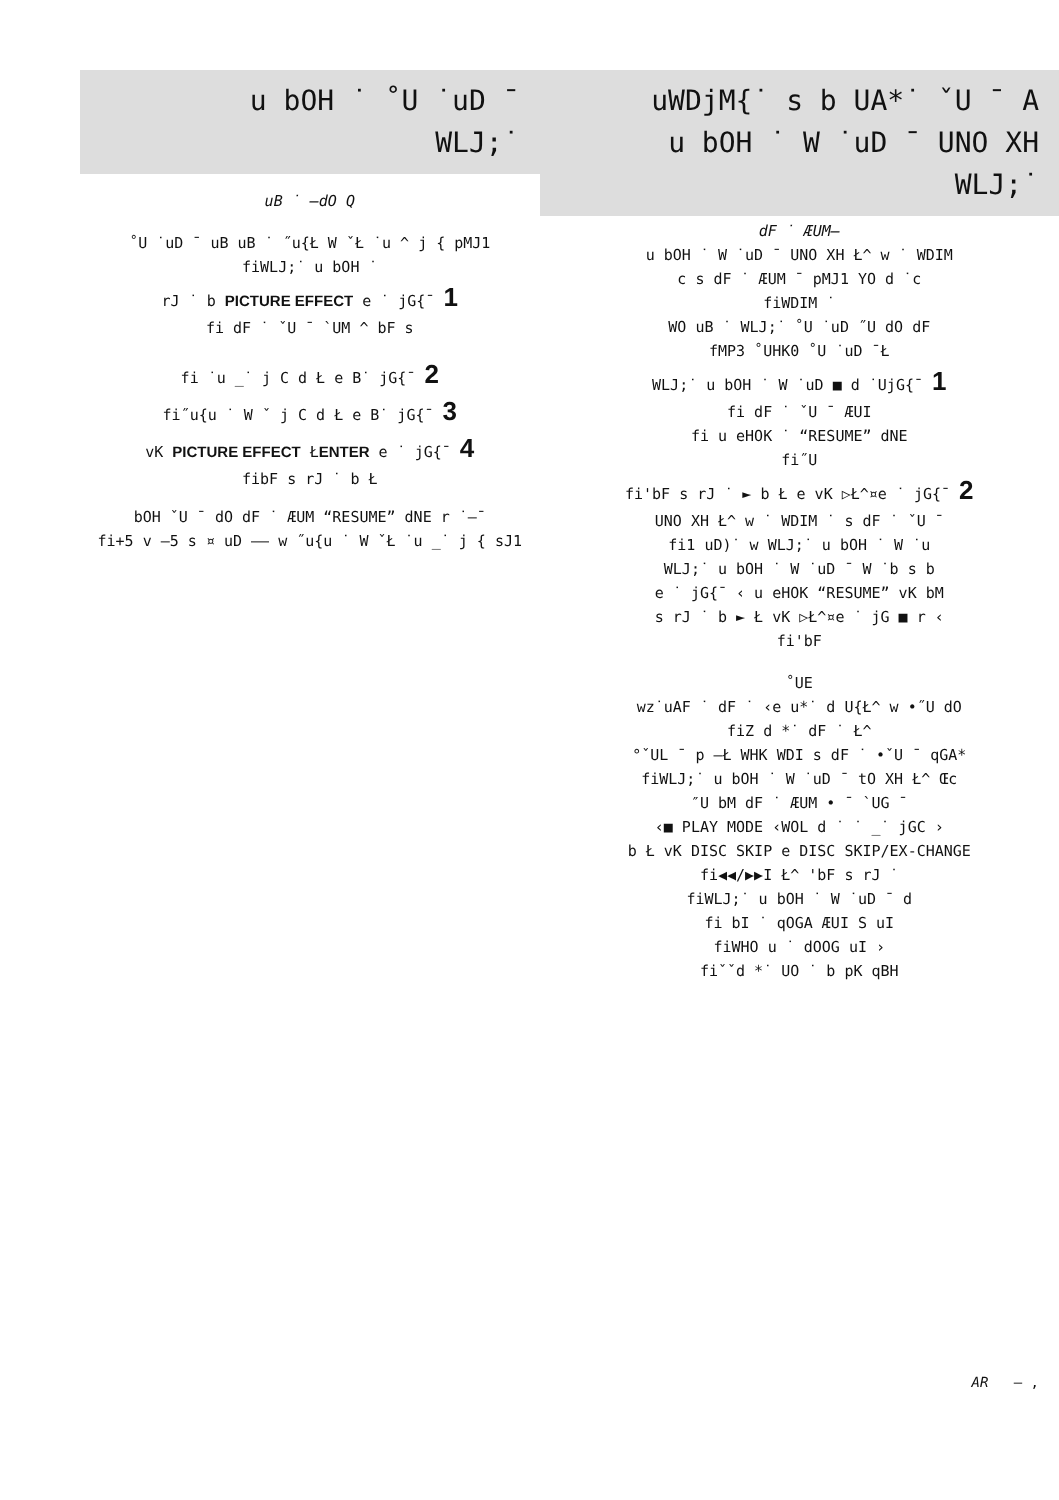u bOH ˙ ˚U ˙uD ¯
WLJ;˙
uB ˙ –dO Q
˚U ˙uD ¯ uB uB ˙ ˝u{Ł W ˇŁ ˙u ^ j { pMJ1
fiWLJ;˙ u bOH ˙
rJ ˙ b PICTURE EFFECT e ˙ jG{¯ 1
fi dF ˙ ˇU ¯ `UM ^ bF s
fi ˙u _˙ j C d Ł e B˙ jG{¯ 2
fi˝u{u ˙ W ˇ j C d Ł e B˙ jG{¯ 3
vK PICTURE EFFECT ŁENTER e ˙ jG{¯ 4
fibF s rJ ˙ b Ł
bOH ˇU ¯ dO dF ˙ ÆUM “RESUME” dNE r ˙–¯
fi+5 v –5 s ¤ uD –– w ˝u{u ˙ W ˇŁ ˙u _˙ j { sJ1
uWDjM{˙ s b UA*˙ ˇU ¯ A
u bOH ˙ W ˙uD ¯ UNO XH
WLJ;˙
dF ˙ ÆUM–
u bOH ˙ W ˙uD ¯ UNO XH Ł^ w ˙ WDIM
c s dF ˙ ÆUM ¯ pMJ1 YO d ˙c
fiWDIM ˙
WO uB ˙ WLJ;˙ ˚U ˙uD ˝U dO dF
fMP3 ˚UHK0 ˚U ˙uD ¯Ł
WLJ;˙ u bOH ˙ W ˙uD ■ d ˙UjG{¯ 1
fi dF ˙ ˇU ¯ ÆUI
fi u eHOK ˙ “RESUME” dNE
fi˝U
fi'bF s rJ ˙ ► b Ł e vK ▷Ł^¤e ˙ jG{¯ 2
UNO XH Ł^ w ˙ WDIM ˙ s dF ˙ ˇU ¯
fi1 uD)˙ w WLJ;˙ u bOH ˙ W ˙u
WLJ;˙ u bOH ˙ W ˙uD ¯ W ˙b s b
e ˙ jG{¯ ‹ u eHOK “RESUME” vK bM
s rJ ˙ b ► Ł vK ▷Ł^¤e ˙ jG ■ r ‹
fi'bF
˚UE
wz˙uAF ˙ dF ˙ ‹e u*˙ d U{Ł^ w •˝U dO
fiZ d *˙ dF ˙ Ł^
°ˇUL ¯ p –Ł WHK WDI s dF ˙ •ˇU ¯ qGA*
fiWLJ;˙ u bOH ˙ W ˙uD ¯ tO XH Ł^ Œc
″U bM dF ˙ ÆUM • ¯ `UG ¯
‹■ PLAY MODE ‹WOL d ˙ ˙ _˙ jGC ›
b Ł vK DISC SKIP e DISC SKIP/EX-CHANGE
fi◀◀/▶▶I Ł^ 'bF s rJ ˙
fiWLJ;˙ u bOH ˙ W ˙uD ¯ d
fi bI ˙ qOGA ÆUI S uI
fiWHO u ˙ dOOG uI ›
fiˇˇd *˙ UO ˙ b pK qBH
AR — ,